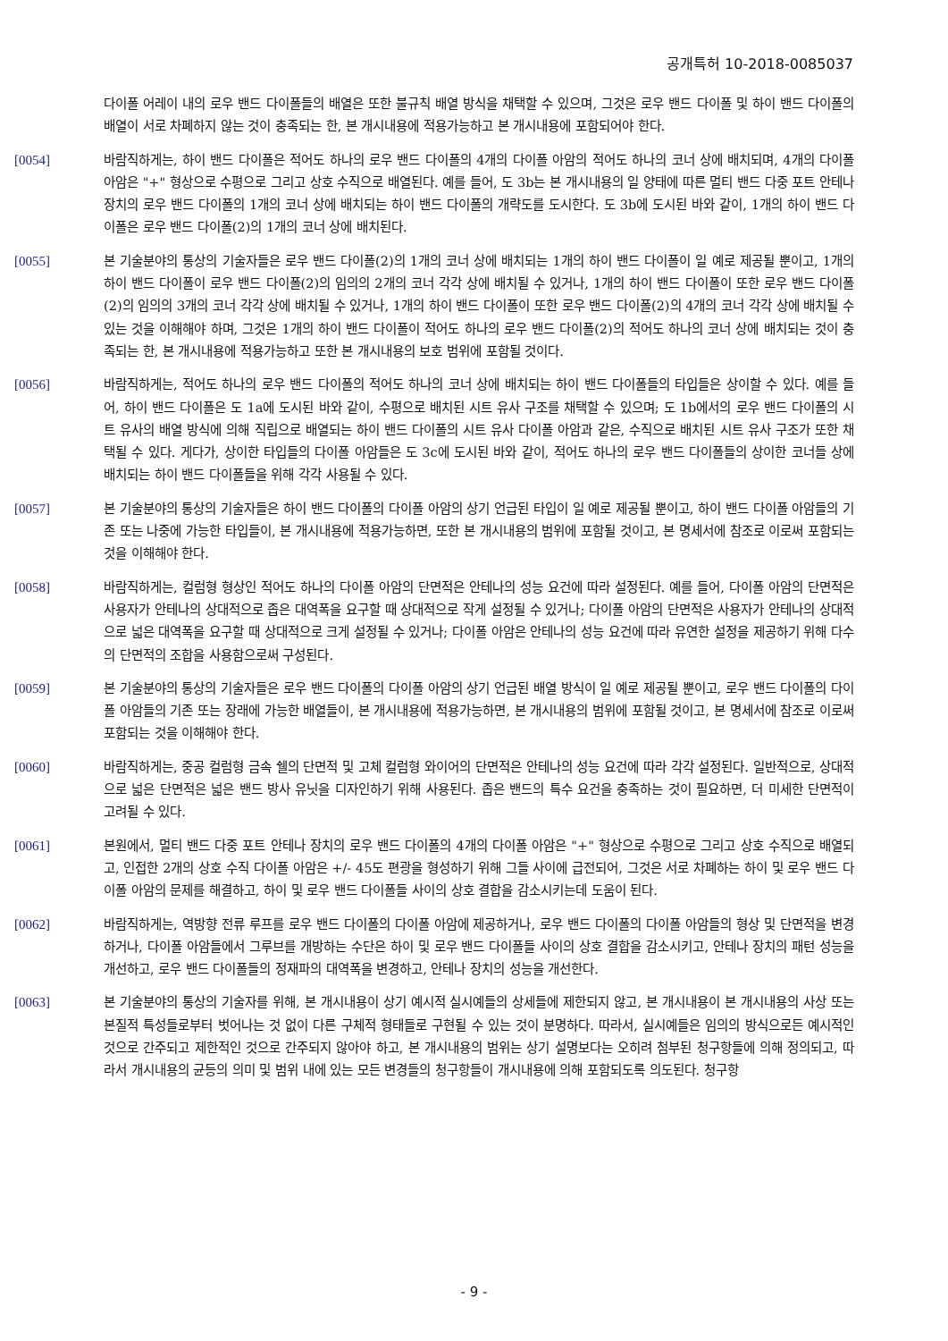공개특허 10-2018-0085037
다이폴 어레이 내의 로우 밴드 다이폴들의 배열은 또한 불규칙 배열 방식을 채택할 수 있으며, 그것은 로우 밴드 다이폴 및 하이 밴드 다이폴의 배열이 서로 차폐하지 않는 것이 충족되는 한, 본 개시내용에 적용가능하고 본 개시내용에 포함되어야 한다.
[0054] 바람직하게는, 하이 밴드 다이폴은 적어도 하나의 로우 밴드 다이폴의 4개의 다이폴 아암의 적어도 하나의 코너 상에 배치되며, 4개의 다이폴 아암은 "+" 형상으로 수평으로 그리고 상호 수직으로 배열된다. 예를 들어, 도 3b는 본 개시내용의 일 양태에 따른 멀티 밴드 다중 포트 안테나 장치의 로우 밴드 다이폴의 1개의 코너 상에 배치되는 하이 밴드 다이폴의 개략도를 도시한다. 도 3b에 도시된 바와 같이, 1개의 하이 밴드 다이폴은 로우 밴드 다이폴(2)의 1개의 코너 상에 배치된다.
[0055] 본 기술분야의 통상의 기술자들은 로우 밴드 다이폴(2)의 1개의 코너 상에 배치되는 1개의 하이 밴드 다이폴이 일 예로 제공될 뿐이고, 1개의 하이 밴드 다이폴이 로우 밴드 다이폴(2)의 임의의 2개의 코너 각각 상에 배치될 수 있거나, 1개의 하이 밴드 다이폴이 또한 로우 밴드 다이폴(2)의 임의의 3개의 코너 각각 상에 배치될 수 있거나, 1개의 하이 밴드 다이폴이 또한 로우 밴드 다이폴(2)의 4개의 코너 각각 상에 배치될 수 있는 것을 이해해야 하며, 그것은 1개의 하이 밴드 다이폴이 적어도 하나의 로우 밴드 다이폴(2)의 적어도 하나의 코너 상에 배치되는 것이 충족되는 한, 본 개시내용에 적용가능하고 또한 본 개시내용의 보호 범위에 포함될 것이다.
[0056] 바람직하게는, 적어도 하나의 로우 밴드 다이폴의 적어도 하나의 코너 상에 배치되는 하이 밴드 다이폴들의 타입들은 상이할 수 있다. 예를 들어, 하이 밴드 다이폴은 도 1a에 도시된 바와 같이, 수평으로 배치된 시트 유사 구조를 채택할 수 있으며; 도 1b에서의 로우 밴드 다이폴의 시트 유사의 배열 방식에 의해 직립으로 배열되는 하이 밴드 다이폴의 시트 유사 다이폴 아암과 같은, 수직으로 배치된 시트 유사 구조가 또한 채택될 수 있다. 게다가, 상이한 타입들의 다이폴 아암들은 도 3c에 도시된 바와 같이, 적어도 하나의 로우 밴드 다이폴들의 상이한 코너들 상에 배치되는 하이 밴드 다이폴들을 위해 각각 사용될 수 있다.
[0057] 본 기술분야의 통상의 기술자들은 하이 밴드 다이폴의 다이폴 아암의 상기 언급된 타입이 일 예로 제공될 뿐이고, 하이 밴드 다이폴 아암들의 기존 또는 나중에 가능한 타입들이, 본 개시내용에 적용가능하면, 또한 본 개시내용의 범위에 포함될 것이고, 본 명세서에 참조로 이로써 포함되는 것을 이해해야 한다.
[0058] 바람직하게는, 컬럼형 형상인 적어도 하나의 다이폴 아암의 단면적은 안테나의 성능 요건에 따라 설정된다. 예를 들어, 다이폴 아암의 단면적은 사용자가 안테나의 상대적으로 좁은 대역폭을 요구할 때 상대적으로 작게 설정될 수 있거나; 다이폴 아암의 단면적은 사용자가 안테나의 상대적으로 넓은 대역폭을 요구할 때 상대적으로 크게 설정될 수 있거나; 다이폴 아암은 안테나의 성능 요건에 따라 유연한 설정을 제공하기 위해 다수의 단면적의 조합을 사용함으로써 구성된다.
[0059] 본 기술분야의 통상의 기술자들은 로우 밴드 다이폴의 다이폴 아암의 상기 언급된 배열 방식이 일 예로 제공될 뿐이고, 로우 밴드 다이폴의 다이폴 아암들의 기존 또는 장래에 가능한 배열들이, 본 개시내용에 적용가능하면, 본 개시내용의 범위에 포함될 것이고, 본 명세서에 참조로 이로써 포함되는 것을 이해해야 한다.
[0060] 바람직하게는, 중공 컬럼형 금속 쉘의 단면적 및 고체 컬럼형 와이어의 단면적은 안테나의 성능 요건에 따라 각각 설정된다. 일반적으로, 상대적으로 넓은 단면적은 넓은 밴드 방사 유닛을 디자인하기 위해 사용된다. 좁은 밴드의 특수 요건을 충족하는 것이 필요하면, 더 미세한 단면적이 고려될 수 있다.
[0061] 본원에서, 멀티 밴드 다중 포트 안테나 장치의 로우 밴드 다이폴의 4개의 다이폴 아암은 "+" 형상으로 수평으로 그리고 상호 수직으로 배열되고, 인접한 2개의 상호 수직 다이폴 아암은 +/- 45도 편광을 형성하기 위해 그들 사이에 급전되어, 그것은 서로 차폐하는 하이 및 로우 밴드 다이폴 아암의 문제를 해결하고, 하이 및 로우 밴드 다이폴들 사이의 상호 결합을 감소시키는데 도움이 된다.
[0062] 바람직하게는, 역방향 전류 루프를 로우 밴드 다이폴의 다이폴 아암에 제공하거나, 로우 밴드 다이폴의 다이폴 아암들의 형상 및 단면적을 변경하거나, 다이폴 아암들에서 그루브를 개방하는 수단은 하이 및 로우 밴드 다이폴들 사이의 상호 결합을 감소시키고, 안테나 장치의 패턴 성능을 개선하고, 로우 밴드 다이폴들의 정재파의 대역폭을 변경하고, 안테나 장치의 성능을 개선한다.
[0063] 본 기술분야의 통상의 기술자를 위해, 본 개시내용이 상기 예시적 실시예들의 상세들에 제한되지 않고, 본 개시내용이 본 개시내용의 사상 또는 본질적 특성들로부터 벗어나는 것 없이 다른 구체적 형태들로 구현될 수 있는 것이 분명하다. 따라서, 실시예들은 임의의 방식으로든 예시적인 것으로 간주되고 제한적인 것으로 간주되지 않아야 하고, 본 개시내용의 범위는 상기 설명보다는 오히려 첨부된 청구항들에 의해 정의되고, 따라서 개시내용의 균등의 의미 및 범위 내에 있는 모든 변경들의 청구항들이 개시내용에 의해 포함되도록 의도된다. 청구항
- 9 -